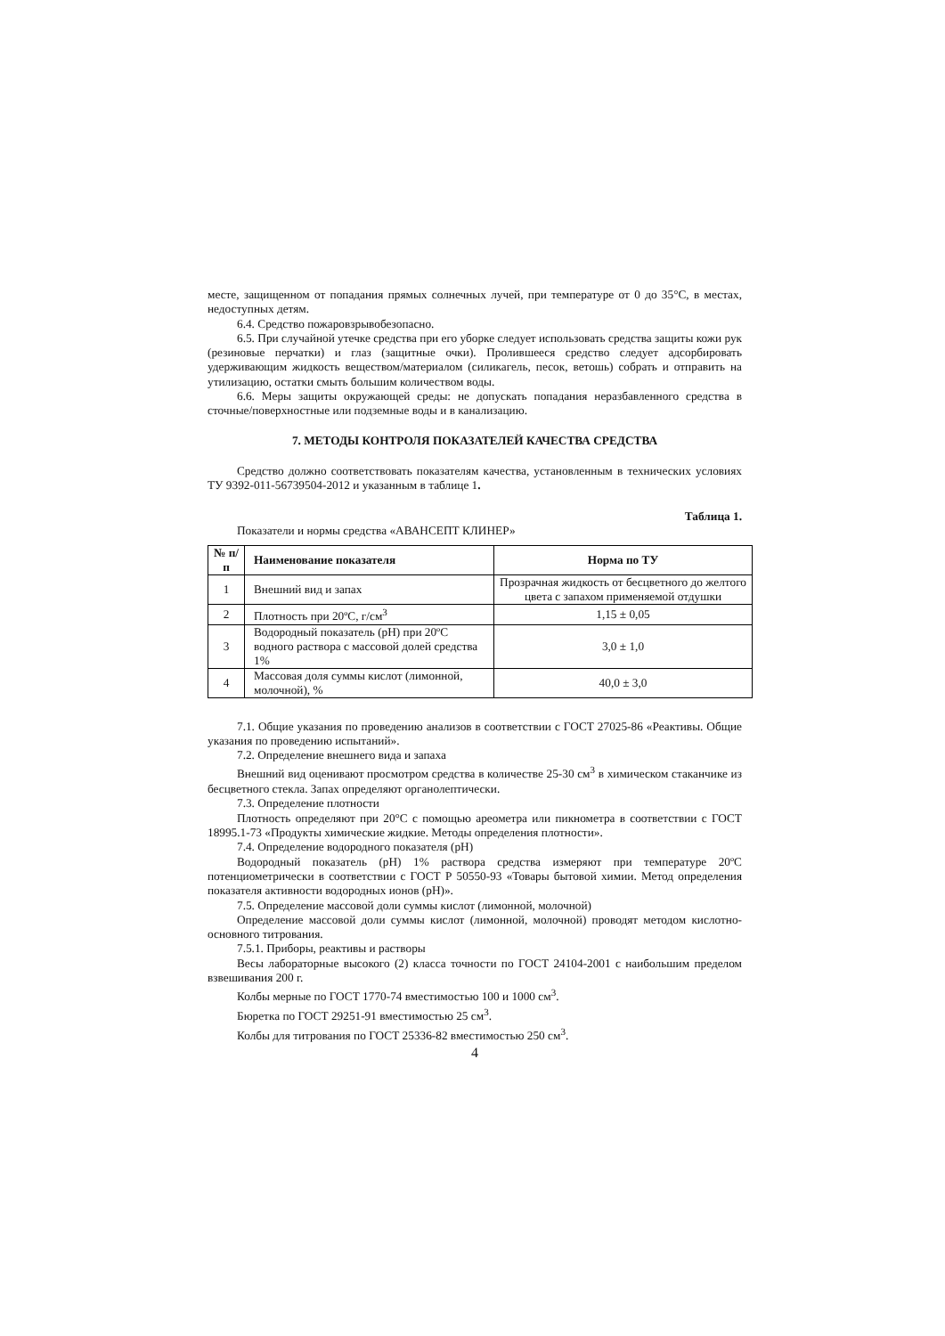месте, защищенном от попадания прямых солнечных лучей, при температуре от 0 до 35°С, в местах, недоступных детям.
6.4. Средство пожаровзрывобезопасно.
6.5. При случайной утечке средства при его уборке следует использовать средства защиты кожи рук (резиновые перчатки) и глаз (защитные очки). Пролившееся средство следует адсорбировать удерживающим жидкость веществом/материалом (силикагель, песок, ветошь) собрать и отправить на утилизацию, остатки смыть большим количеством воды.
6.6. Меры защиты окружающей среды: не допускать попадания неразбавленного средства в сточные/поверхностные или подземные воды и в канализацию.
7. МЕТОДЫ КОНТРОЛЯ ПОКАЗАТЕЛЕЙ КАЧЕСТВА СРЕДСТВА
Средство должно соответствовать показателям качества, установленным в технических условиях ТУ 9392-011-56739504-2012 и указанным в таблице 1.
Таблица 1.
Показатели и нормы средства «АВАНСЕПТ КЛИНЕР»
| № п/п | Наименование показателя | Норма по ТУ |
| --- | --- | --- |
| 1 | Внешний вид и запах | Прозрачная жидкость от бесцветного до желтого цвета с запахом применяемой отдушки |
| 2 | Плотность при 20ºС, г/см<sup>3</sup> | 1,15 ± 0,05 |
| 3 | Водородный показатель (рН) при 20ºС водного раствора с массовой долей средства 1% | 3,0 ± 1,0 |
| 4 | Массовая доля суммы кислот (лимонной, молочной), % | 40,0 ± 3,0 |
7.1. Общие указания по проведению анализов в соответствии с ГОСТ 27025-86 «Реактивы. Общие указания по проведению испытаний».
7.2. Определение внешнего вида и запаха
Внешний вид оценивают просмотром средства в количестве 25-30 см<sup>3</sup> в химическом стаканчике из бесцветного стекла. Запах определяют органолептически.
7.3. Определение плотности
Плотность определяют при 20°С с помощью ареометра или пикнометра в соответствии с ГОСТ 18995.1-73 «Продукты химические жидкие. Методы определения плотности».
7.4. Определение водородного показателя (рН)
Водородный показатель (рН) 1% раствора средства измеряют при температуре 20ºС потенциометрически в соответствии с ГОСТ Р 50550-93 «Товары бытовой химии. Метод определения показателя активности водородных ионов (рН)».
7.5. Определение массовой доли суммы кислот (лимонной, молочной)
Определение массовой доли суммы кислот (лимонной, молочной) проводят методом кислотно-основного титрования.
7.5.1. Приборы, реактивы и растворы
Весы лабораторные высокого (2) класса точности по ГОСТ 24104-2001 с наибольшим пределом взвешивания 200 г.
Колбы мерные по ГОСТ 1770-74 вместимостью 100 и 1000 см<sup>3</sup>.
Бюретка по ГОСТ 29251-91 вместимостью 25 см<sup>3</sup>.
Колбы для титрования по ГОСТ 25336-82 вместимостью 250 см<sup>3</sup>.
4